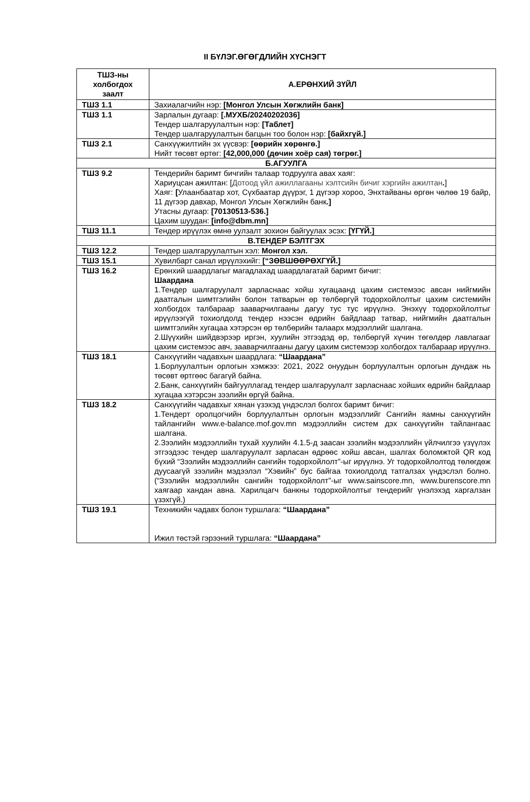II БҮЛЭГ.ӨГӨГДЛИЙН ХҮСНЭГТ
| ТШЗ-ны холбогдох заалт | А.ЕРӨНХИЙ ЗҮЙЛ |
| --- | --- |
| ТШЗ 1.1 | Захиалагчийн нэр: [Монгол Улсын Хөгжлийн банк] |
| ТШЗ 1.1 | Зарлалын дугаар: [.МУХБ/20240202036] Тендер шалгаруулалтын нэр: [Таблет] Тендер шалгаруулалтын багцын тоо болон нэр: [байхгүй.] |
| ТШЗ 2.1 | Санхүүжилтийн эх үүсвэр: [өөрийн хөрөнгө.] Нийт төсөвт өртөг: [42,000,000 (дөчин хоёр сая) төгрөг.] |
| Б.АГУУЛГА | |
| ТШЗ 9.2 | Тендерийн баримт бичгийн талаар тодруулга авах хаяг: Хариуцсан ажилтан: [ Дотоод үйл ажиллагааны хэлтсийн бичиг хэргийн ажилтан . ] Хаяг: [ Улаанбаатар хот, Сүхбаатар дүүрэг, 1 дүгээр хороо, Энхтайваны өргөн чөлөө 19 байр, 11 дүгээр давхар, Монгол Улсын Хөгжлийн банк .] Утасны дугаар: [70130513-536.] Цахим шуудан: [info@dbm.mn] |
| ТШЗ 11.1 | Тендер ирүүлэх өмнө уулзалт зохион байгуулах эсэх: [ҮГҮЙ.] |
| В.ТЕНДЕР БЭЛТГЭХ | |
| ТШЗ 12.2 | Тендер шалгаруулалтын хэл: Монгол хэл. |
| ТШЗ 15.1 | Хувилбарт санал ирүүлэхийг: [“ЗӨВШӨӨРӨХГҮЙ.] |
| ТШЗ 16.2 | Ерөнхий шаардлагыг магадлахад шаардлагатай баримт бичиг: Шаардана 1.Тендер шалгаруулалт зарласнаас хойш хугацаанд цахим системээс авсан нийгмийн даатгалын шимтгэлийн болон татварын өр төлбөргүй тодорхойлолтыг цахим системийн холбогдох талбараар зааварчилгааны дагуу тус тус ирүүлнэ. Энэхүү тодорхойлолтыг ирүүлээгүй тохиолдолд тендер нээсэн өдрийн байдлаар татвар, нийгмийн даатгалын шимтгэлийн хугацаа хэтэрсэн өр төлбөрийн талаарх мэдээллийг шалгана. 2.Шүүхийн шийдвэрээр иргэн, хуулийн этгээдэд өр, төлбөргүй хүчин төгөлдөр лавлагааг цахим системээс авч, зааварчилгааны дагуу цахим системээр холбогдох талбараар ирүүлнэ. |
| ТШЗ 18.1 | Санхүүгийн чадавхын шаардлага: “Шаардана” 1.Борлуулалтын орлогын хэмжээ: 2021, 2022 онуудын борлуулалтын орлогын дундаж нь төсөвт өртгөөс багагүй байна. 2.Банк, санхүүгийн байгууллагад тендер шалгаруулалт зарласнаас хойших өдрийн байдлаар хугацаа хэтэрсэн зээлийн өргүй байна. |
| ТШЗ 18.2 | Санхүүгийн чадавхыг хянан үзэхэд үндэслэл болгох баримт бичиг: 1.Тендерт оролцогчийн борлуулалтын орлогын мэдээллийг Сангийн яамны санхүүгийн тайлангийн www.e-balance.mof.gov.mn мэдээллийн систем дэх санхүүгийн тайлангаас шалгана. 2.Зээлийн мэдээллийн тухай хуулийн 4.1.5-д заасан зээлийн мэдээллийн үйлчилгээ үзүүлэх этгээдээс тендер шалгаруулалт зарласан өдрөөс хойш авсан, шалгах боломжтой QR код бүхий “Зээлийн мэдээллийн сангийн тодорхойлолт”-ыг ирүүлнэ. Уг тодорхойлолтод төлөгдөж дуусаагүй зээлийн мэдээлэл “Хэвийн” бус байгаа тохиолдолд татгалзах үндэслэл болно. (“Зээлийн мэдээллийн сангийн тодорхойлолт”-ыг www.sainscore.mn, www.burenscore.mn хаягаар хандан авна. Харилцагч банкны тодорхойлолтыг тендерийг үнэлэхэд харгалзан үзэхгүй.) |
| ТШЗ 19.1 | Техникийн чадавх болон туршлага: “Шаардана” Ижил төстэй гэрээний туршлага: “Шаардана” |